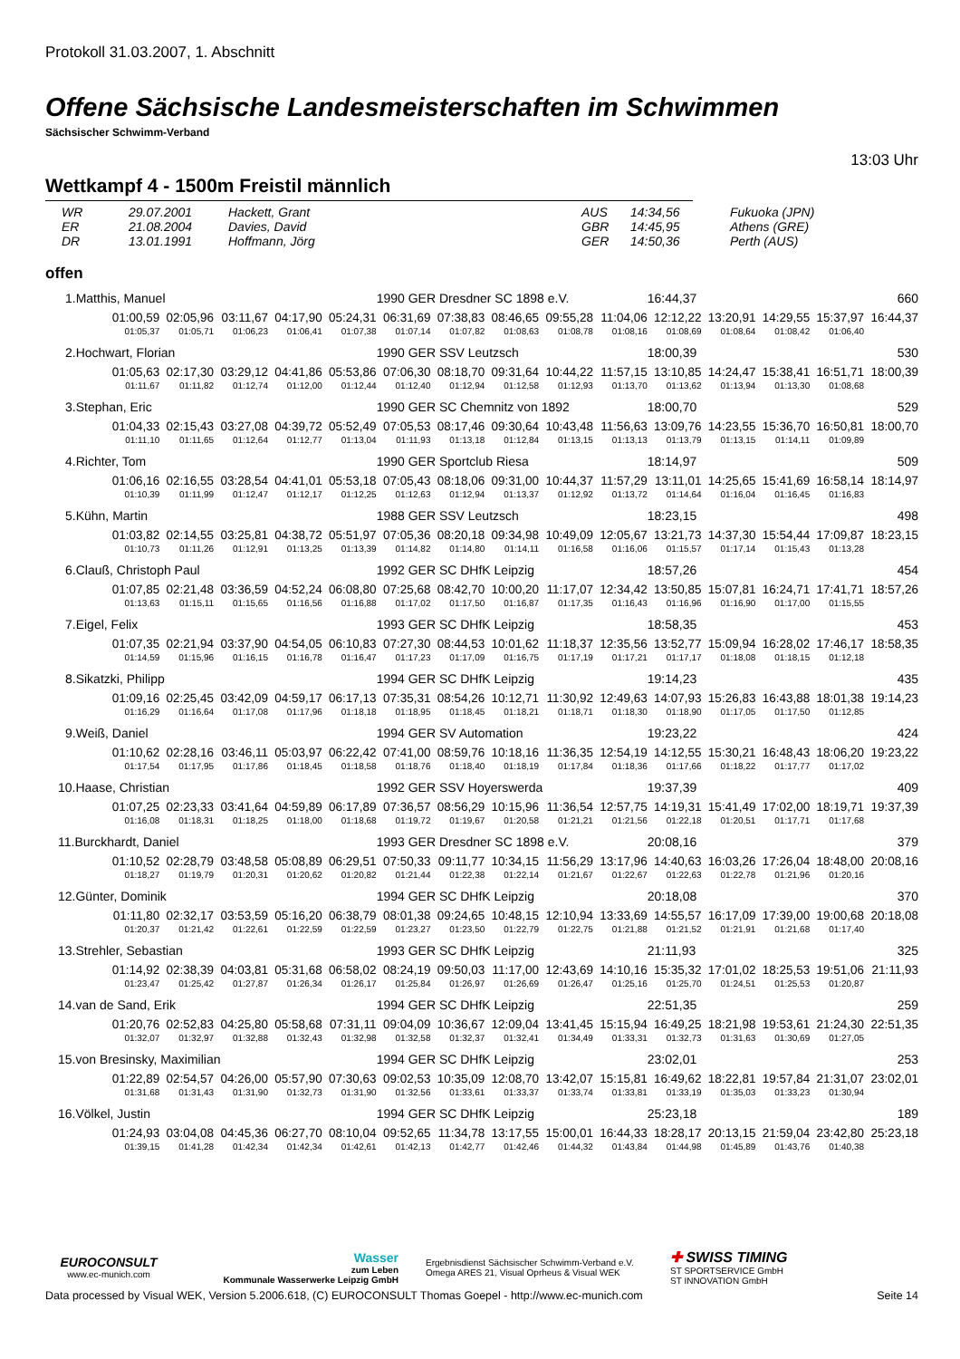Protokoll 31.03.2007, 1. Abschnitt
Offene Sächsische Landesmeisterschaften im Schwimmen
Sächsischer Schwimm-Verband
13:03 Uhr
Wettkampf 4 - 1500m Freistil männlich
| WR | 29.07.2001 | Hackett, Grant | AUS | 14:34,56 | Fukuoka (JPN) |
| ER | 21.08.2004 | Davies, David | GBR | 14:45,95 | Athens (GRE) |
| DR | 13.01.1991 | Hoffmann, Jörg | GER | 14:50,36 | Perth (AUS) |
offen
| 1.Matthis, Manuel | | | | | | 1990 GER Dresdner SC 1898 e.V. | | | | | 16:44,37 | | | 660 | |
| | 01:00,59 | 02:05,96 | 03:11,67 | 04:17,90 | 05:24,31 | 06:31,69 | 07:38,83 | 08:46,65 | 09:55,28 | 11:04,06 | 12:12,22 | 13:20,91 | 14:29,55 | 15:37,97 | 16:44,37 |
| | 01:05,37 | 01:05,71 | 01:06,23 | 01:06,41 | 01:07,38 | 01:07,14 | 01:07,82 | 01:08,63 | 01:08,78 | 01:08,16 | 01:08,69 | 01:08,64 | 01:08,42 | 01:06,40 | |
| 2.Hochwart, Florian | | | | | | 1990 GER SSV Leutzsch | | | | | 18:00,39 | | | 530 | |
| | 01:05,63 | 02:17,30 | 03:29,12 | 04:41,86 | 05:53,86 | 07:06,30 | 08:18,70 | 09:31,64 | 10:44,22 | 11:57,15 | 13:10,85 | 14:24,47 | 15:38,41 | 16:51,71 | 18:00,39 |
| | 01:11,67 | 01:11,82 | 01:12,74 | 01:12,00 | 01:12,44 | 01:12,40 | 01:12,94 | 01:12,58 | 01:12,93 | 01:13,70 | 01:13,62 | 01:13,94 | 01:13,30 | 01:08,68 | |
| 3.Stephan, Eric | | | | | | 1990 GER SC Chemnitz von 1892 | | | | | 18:00,70 | | | 529 | |
| | 01:04,33 | 02:15,43 | 03:27,08 | 04:39,72 | 05:52,49 | 07:05,53 | 08:17,46 | 09:30,64 | 10:43,48 | 11:56,63 | 13:09,76 | 14:23,55 | 15:36,70 | 16:50,81 | 18:00,70 |
| | 01:11,10 | 01:11,65 | 01:12,64 | 01:12,77 | 01:13,04 | 01:11,93 | 01:13,18 | 01:12,84 | 01:13,15 | 01:13,13 | 01:13,79 | 01:13,15 | 01:14,11 | 01:09,89 | |
| 4.Richter, Tom | | | | | | 1990 GER Sportclub Riesa | | | | | 18:14,97 | | | 509 | |
| | 01:06,16 | 02:16,55 | 03:28,54 | 04:41,01 | 05:53,18 | 07:05,43 | 08:18,06 | 09:31,00 | 10:44,37 | 11:57,29 | 13:11,01 | 14:25,65 | 15:41,69 | 16:58,14 | 18:14,97 |
| | 01:10,39 | 01:11,99 | 01:12,47 | 01:12,17 | 01:12,25 | 01:12,63 | 01:12,94 | 01:13,37 | 01:12,92 | 01:13,72 | 01:14,64 | 01:16,04 | 01:16,45 | 01:16,83 | |
| 5.Kühn, Martin | | | | | | 1988 GER SSV Leutzsch | | | | | 18:23,15 | | | 498 | |
| | 01:03,82 | 02:14,55 | 03:25,81 | 04:38,72 | 05:51,97 | 07:05,36 | 08:20,18 | 09:34,98 | 10:49,09 | 12:05,67 | 13:21,73 | 14:37,30 | 15:54,44 | 17:09,87 | 18:23,15 |
| | 01:10,73 | 01:11,26 | 01:12,91 | 01:13,25 | 01:13,39 | 01:14,82 | 01:14,80 | 01:14,11 | 01:16,58 | 01:16,06 | 01:15,57 | 01:17,14 | 01:15,43 | 01:13,28 | |
| 6.Clauß, Christoph Paul | | | | | | 1992 GER SC DHfK Leipzig | | | | | 18:57,26 | | | 454 | |
| | 01:07,85 | 02:21,48 | 03:36,59 | 04:52,24 | 06:08,80 | 07:25,68 | 08:42,70 | 10:00,20 | 11:17,07 | 12:34,42 | 13:50,85 | 15:07,81 | 16:24,71 | 17:41,71 | 18:57,26 |
| | 01:13,63 | 01:15,11 | 01:15,65 | 01:16,56 | 01:16,88 | 01:17,02 | 01:17,50 | 01:16,87 | 01:17,35 | 01:16,43 | 01:16,96 | 01:16,90 | 01:17,00 | 01:15,55 | |
| 7.Eigel, Felix | | | | | | 1993 GER SC DHfK Leipzig | | | | | 18:58,35 | | | 453 | |
| | 01:07,35 | 02:21,94 | 03:37,90 | 04:54,05 | 06:10,83 | 07:27,30 | 08:44,53 | 10:01,62 | 11:18,37 | 12:35,56 | 13:52,77 | 15:09,94 | 16:28,02 | 17:46,17 | 18:58,35 |
| | 01:14,59 | 01:15,96 | 01:16,15 | 01:16,78 | 01:16,47 | 01:17,23 | 01:17,09 | 01:16,75 | 01:17,19 | 01:17,21 | 01:17,17 | 01:18,08 | 01:18,15 | 01:12,18 | |
| 8.Sikatzki, Philipp | | | | | | 1994 GER SC DHfK Leipzig | | | | | 19:14,23 | | | 435 | |
| | 01:09,16 | 02:25,45 | 03:42,09 | 04:59,17 | 06:17,13 | 07:35,31 | 08:54,26 | 10:12,71 | 11:30,92 | 12:49,63 | 14:07,93 | 15:26,83 | 16:43,88 | 18:01,38 | 19:14,23 |
| | 01:16,29 | 01:16,64 | 01:17,08 | 01:17,96 | 01:18,18 | 01:18,95 | 01:18,45 | 01:18,21 | 01:18,71 | 01:18,30 | 01:18,90 | 01:17,05 | 01:17,50 | 01:12,85 | |
| 9.Weiß, Daniel | | | | | | 1994 GER SV Automation | | | | | 19:23,22 | | | 424 | |
| | 01:10,62 | 02:28,16 | 03:46,11 | 05:03,97 | 06:22,42 | 07:41,00 | 08:59,76 | 10:18,16 | 11:36,35 | 12:54,19 | 14:12,55 | 15:30,21 | 16:48,43 | 18:06,20 | 19:23,22 |
| | 01:17,54 | 01:17,95 | 01:17,86 | 01:18,45 | 01:18,58 | 01:18,76 | 01:18,40 | 01:18,19 | 01:17,84 | 01:18,36 | 01:17,66 | 01:18,22 | 01:17,77 | 01:17,02 | |
| 10.Haase, Christian | | | | | | 1992 GER SSV Hoyerswerda | | | | | 19:37,39 | | | 409 | |
| | 01:07,25 | 02:23,33 | 03:41,64 | 04:59,89 | 06:17,89 | 07:36,57 | 08:56,29 | 10:15,96 | 11:36,54 | 12:57,75 | 14:19,31 | 15:41,49 | 17:02,00 | 18:19,71 | 19:37,39 |
| | 01:16,08 | 01:18,31 | 01:18,25 | 01:18,00 | 01:18,68 | 01:19,72 | 01:19,67 | 01:20,58 | 01:21,21 | 01:21,56 | 01:22,18 | 01:20,51 | 01:17,71 | 01:17,68 | |
| 11.Burckhardt, Daniel | | | | | | 1993 GER Dresdner SC 1898 e.V. | | | | | 20:08,16 | | | 379 | |
| | 01:10,52 | 02:28,79 | 03:48,58 | 05:08,89 | 06:29,51 | 07:50,33 | 09:11,77 | 10:34,15 | 11:56,29 | 13:17,96 | 14:40,63 | 16:03,26 | 17:26,04 | 18:48,00 | 20:08,16 |
| | 01:18,27 | 01:19,79 | 01:20,31 | 01:20,62 | 01:20,82 | 01:21,44 | 01:22,38 | 01:22,14 | 01:21,67 | 01:22,67 | 01:22,63 | 01:22,78 | 01:21,96 | 01:20,16 | |
| 12.Günter, Dominik | | | | | | 1994 GER SC DHfK Leipzig | | | | | 20:18,08 | | | 370 | |
| | 01:11,80 | 02:32,17 | 03:53,59 | 05:16,20 | 06:38,79 | 08:01,38 | 09:24,65 | 10:48,15 | 12:10,94 | 13:33,69 | 14:55,57 | 16:17,09 | 17:39,00 | 19:00,68 | 20:18,08 |
| | 01:20,37 | 01:21,42 | 01:22,61 | 01:22,59 | 01:22,59 | 01:23,27 | 01:23,50 | 01:22,79 | 01:22,75 | 01:21,88 | 01:21,52 | 01:21,91 | 01:21,68 | 01:17,40 | |
| 13.Strehler, Sebastian | | | | | | 1993 GER SC DHfK Leipzig | | | | | 21:11,93 | | | 325 | |
| | 01:14,92 | 02:38,39 | 04:03,81 | 05:31,68 | 06:58,02 | 08:24,19 | 09:50,03 | 11:17,00 | 12:43,69 | 14:10,16 | 15:35,32 | 17:01,02 | 18:25,53 | 19:51,06 | 21:11,93 |
| | 01:23,47 | 01:25,42 | 01:27,87 | 01:26,34 | 01:26,17 | 01:25,84 | 01:26,97 | 01:26,69 | 01:26,47 | 01:25,16 | 01:25,70 | 01:24,51 | 01:25,53 | 01:20,87 | |
| 14.van de Sand, Erik | | | | | | 1994 GER SC DHfK Leipzig | | | | | 22:51,35 | | | 259 | |
| | 01:20,76 | 02:52,83 | 04:25,80 | 05:58,68 | 07:31,11 | 09:04,09 | 10:36,67 | 12:09,04 | 13:41,45 | 15:15,94 | 16:49,25 | 18:21,98 | 19:53,61 | 21:24,30 | 22:51,35 |
| | 01:32,07 | 01:32,97 | 01:32,88 | 01:32,43 | 01:32,98 | 01:32,58 | 01:32,37 | 01:32,41 | 01:34,49 | 01:33,31 | 01:32,73 | 01:31,63 | 01:30,69 | 01:27,05 | |
| 15.von Bresinsky, Maximilian | | | | | | 1994 GER SC DHfK Leipzig | | | | | 23:02,01 | | | 253 | |
| | 01:22,89 | 02:54,57 | 04:26,00 | 05:57,90 | 07:30,63 | 09:02,53 | 10:35,09 | 12:08,70 | 13:42,07 | 15:15,81 | 16:49,62 | 18:22,81 | 19:57,84 | 21:31,07 | 23:02,01 |
| | 01:31,68 | 01:31,43 | 01:31,90 | 01:32,73 | 01:31,90 | 01:32,56 | 01:33,61 | 01:33,37 | 01:33,74 | 01:33,81 | 01:33,19 | 01:35,03 | 01:33,23 | 01:30,94 | |
| 16.Völkel, Justin | | | | | | 1994 GER SC DHfK Leipzig | | | | | 25:23,18 | | | 189 | |
| | 01:24,93 | 03:04,08 | 04:45,36 | 06:27,70 | 08:10,04 | 09:52,65 | 11:34,78 | 13:17,55 | 15:00,01 | 16:44,33 | 18:28,17 | 20:13,15 | 21:59,04 | 23:42,80 | 25:23,18 |
| | 01:39,15 | 01:41,28 | 01:42,34 | 01:42,34 | 01:42,61 | 01:42,13 | 01:42,77 | 01:42,46 | 01:44,32 | 01:43,84 | 01:44,98 | 01:45,89 | 01:43,76 | 01:40,38 | |
EUROCONSULT
www.ec-munich.com
Wasser
zum Leben
Kommunale Wasserwerke Leipzig GmbH
Ergebnisdienst Sächsischer Schwimm-Verband e.V.
Omega ARES 21, Visual Oprheus & Visual WEK
✚ SWISS TIMING
ST SPORTSERVICE GmbH
ST INNOVATION GmbH
Data processed by Visual WEK, Version 5.2006.618, (C) EUROCONSULT Thomas Goepel - http://www.ec-munich.com Seite 14